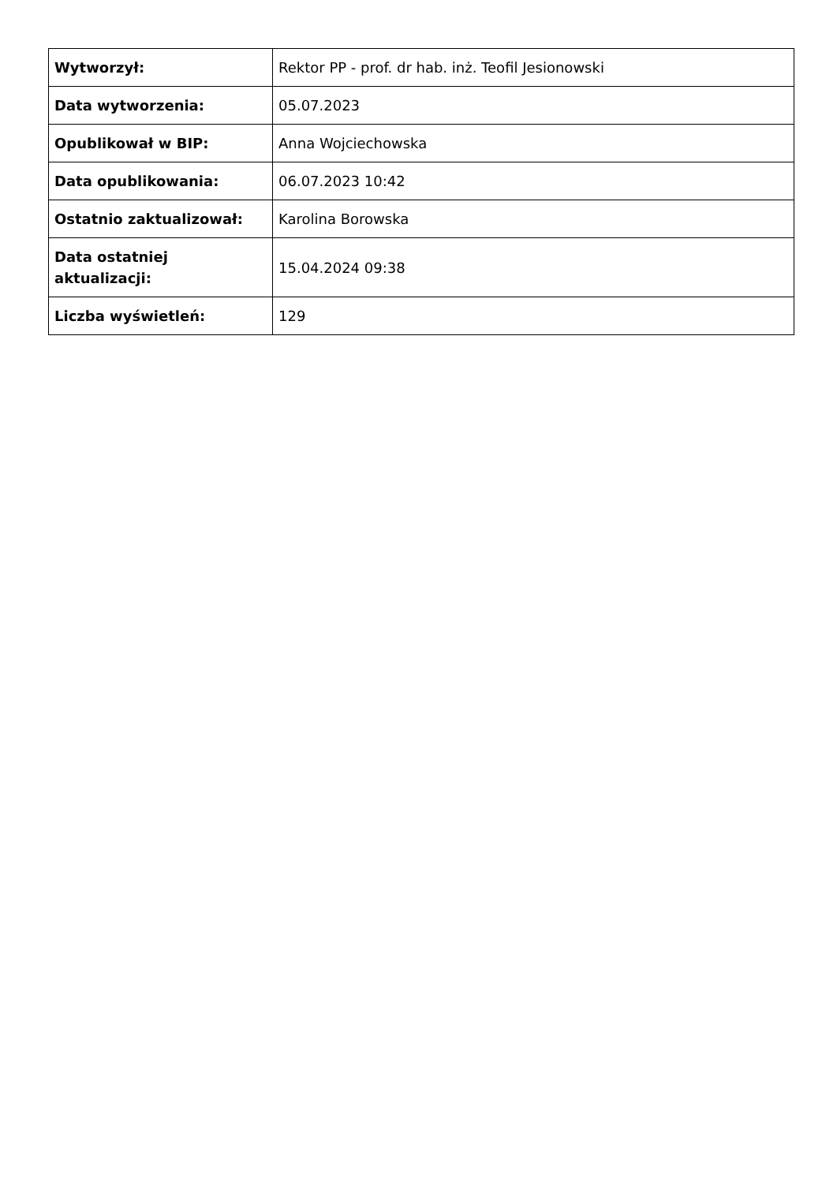| Wytworzył: | Rektor PP - prof. dr hab. inż. Teofil Jesionowski |
| Data wytworzenia: | 05.07.2023 |
| Opublikował w BIP: | Anna Wojciechowska |
| Data opublikowania: | 06.07.2023 10:42 |
| Ostatnio zaktualizował: | Karolina Borowska |
| Data ostatniej aktualizacji: | 15.04.2024 09:38 |
| Liczba wyświetleń: | 129 |